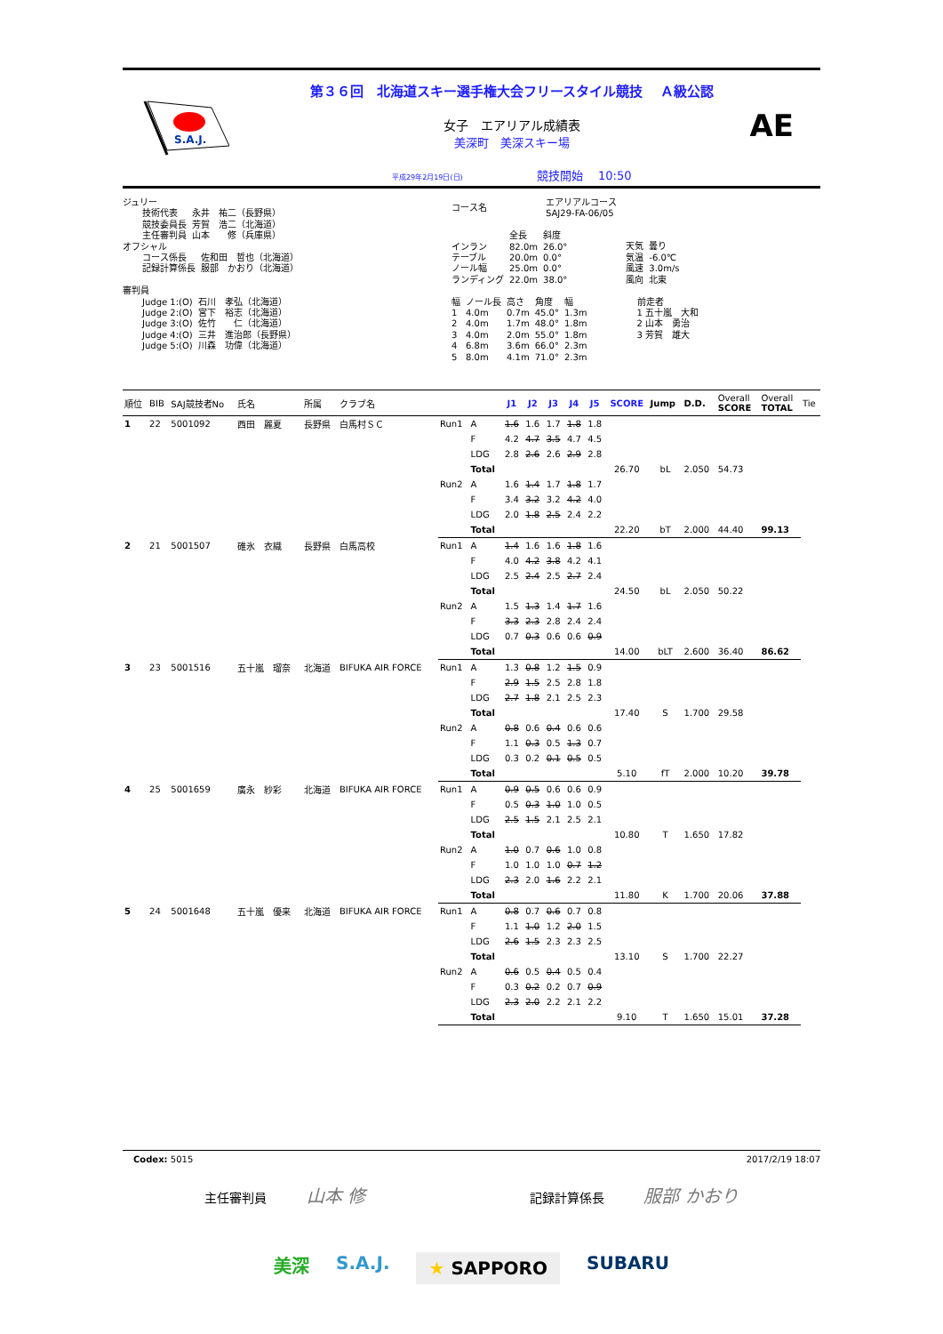S.A.J.
第３６回　北海道スキー選手権大会フリースタイル競技　 Ａ級公認
女子　エアリアル成績表
美深町　美深スキー場
平成29年2月19日(日) 競技開始　 10:50
AE
ジュリー
| 技術代表 | 永井 祐二（長野県） |
| 競技委員長 | 芳賀 浩二（北海道） |
| 主任審判員 | 山本 修（兵庫県） |
オフシャル
| コース係長 | 佐和田 哲也（北海道） |
| 記録計算係長 | 服部 かおり（北海道） |
審判員
| Judge 1:(O) | 石川 孝弘（北海道） |
| Judge 2:(O) | 宮下 裕志（北海道） |
| Judge 3:(O) | 佐竹 仁（北海道） |
| Judge 4:(O) | 三井 進治郎（長野県） |
| Judge 5:(O) | 川森 功偉（北海道） |
| コース名 | エアリアルコース SAJ29-FA-06/05 |
| | 全長 | 斜度 |
| インラン | 82.0m | 26.0° |
| テーブル | 20.0m | 0.0° |
| ノール幅 | 25.0m | 0.0° |
| ランディング | 22.0m | 38.0° |
| 天気 | 曇り |
| 気温 | -6.0℃ |
| 風速 | 3.0m/s |
| 風向 | 北東 |
| 幅 | ノール長 | 高さ | 角度 | 幅 |
| 1 | 4.0m | 0.7m | 45.0° | 1.3m |
| 2 | 4.0m | 1.7m | 48.0° | 1.8m |
| 3 | 4.0m | 2.0m | 55.0° | 1.8m |
| 4 | 6.8m | 3.6m | 66.0° | 2.3m |
| 5 | 8.0m | 4.1m | 71.0° | 2.3m |
前走者
1 五十嵐　大和
2 山本　勇治
3 芳賀　雄大
| 順位 | BIB | SAJ競技者No | 氏名 | 所属 | クラブ名 | | | J1 | J2 | J3 | J4 | J5 | SCORE | Jump | D.D. | Overall SCORE | Overall TOTAL | Tie |
| --- | --- | --- | --- | --- | --- | --- | --- | --- | --- | --- | --- | --- | --- | --- | --- | --- | --- | --- |
| 1 | 22 | 5001092 | 西田 麗夏 | 長野県 | 白馬村ＳＣ | Run1 | A | 1.6 | 1.6 | 1.7 | 1.8 | 1.8 | | | | | | |
| | | | | | | | F | 4.2 | 4.7 | 3.5 | 4.7 | 4.5 | | | | | | |
| | | | | | | | LDG | 2.8 | 2.6 | 2.6 | 2.9 | 2.8 | | | | | | |
| | | | | | | | Total | | | | | | 26.70 | bL | 2.050 | 54.73 | | |
| | | | | | | Run2 | A | 1.6 | 1.4 | 1.7 | 1.8 | 1.7 | | | | | | |
| | | | | | | | F | 3.4 | 3.2 | 3.2 | 4.2 | 4.0 | | | | | | |
| | | | | | | | LDG | 2.0 | 1.8 | 2.5 | 2.4 | 2.2 | | | | | | |
| | | | | | | | Total | | | | | | 22.20 | bT | 2.000 | 44.40 | 99.13 | |
| 2 | 21 | 5001507 | 碓氷 衣織 | 長野県 | 白馬高校 | Run1 | A | 1.4 | 1.6 | 1.6 | 1.8 | 1.6 | | | | | | |
| | | | | | | | F | 4.0 | 4.2 | 3.8 | 4.2 | 4.1 | | | | | | |
| | | | | | | | LDG | 2.5 | 2.4 | 2.5 | 2.7 | 2.4 | | | | | | |
| | | | | | | | Total | | | | | | 24.50 | bL | 2.050 | 50.22 | | |
| | | | | | | Run2 | A | 1.5 | 1.3 | 1.4 | 1.7 | 1.6 | | | | | | |
| | | | | | | | F | 3.3 | 2.3 | 2.8 | 2.4 | 2.4 | | | | | | |
| | | | | | | | LDG | 0.7 | 0.3 | 0.6 | 0.6 | 0.9 | | | | | | |
| | | | | | | | Total | | | | | | 14.00 | bLT | 2.600 | 36.40 | 86.62 | |
| 3 | 23 | 5001516 | 五十嵐 瑠奈 | 北海道 | BIFUKA AIR FORCE | Run1 | A | 1.3 | 0.8 | 1.2 | 1.5 | 0.9 | | | | | | |
| | | | | | | | F | 2.9 | 1.5 | 2.5 | 2.8 | 1.8 | | | | | | |
| | | | | | | | LDG | 2.7 | 1.8 | 2.1 | 2.5 | 2.3 | | | | | | |
| | | | | | | | Total | | | | | | 17.40 | S | 1.700 | 29.58 | | |
| | | | | | | Run2 | A | 0.8 | 0.6 | 0.4 | 0.6 | 0.6 | | | | | | |
| | | | | | | | F | 1.1 | 0.3 | 0.5 | 1.3 | 0.7 | | | | | | |
| | | | | | | | LDG | 0.3 | 0.2 | 0.1 | 0.5 | 0.5 | | | | | | |
| | | | | | | | Total | | | | | | 5.10 | fT | 2.000 | 10.20 | 39.78 | |
| 4 | 25 | 5001659 | 廣永 紗彩 | 北海道 | BIFUKA AIR FORCE | Run1 | A | 0.9 | 0.5 | 0.6 | 0.6 | 0.9 | | | | | | |
| | | | | | | | F | 0.5 | 0.3 | 1.0 | 1.0 | 0.5 | | | | | | |
| | | | | | | | LDG | 2.5 | 1.5 | 2.1 | 2.5 | 2.1 | | | | | | |
| | | | | | | | Total | | | | | | 10.80 | T | 1.650 | 17.82 | | |
| | | | | | | Run2 | A | 1.0 | 0.7 | 0.6 | 1.0 | 0.8 | | | | | | |
| | | | | | | | F | 1.0 | 1.0 | 1.0 | 0.7 | 1.2 | | | | | | |
| | | | | | | | LDG | 2.3 | 2.0 | 1.6 | 2.2 | 2.1 | | | | | | |
| | | | | | | | Total | | | | | | 11.80 | K | 1.700 | 20.06 | 37.88 | |
| 5 | 24 | 5001648 | 五十嵐 優来 | 北海道 | BIFUKA AIR FORCE | Run1 | A | 0.8 | 0.7 | 0.6 | 0.7 | 0.8 | | | | | | |
| | | | | | | | F | 1.1 | 1.0 | 1.2 | 2.0 | 1.5 | | | | | | |
| | | | | | | | LDG | 2.6 | 1.5 | 2.3 | 2.3 | 2.5 | | | | | | |
| | | | | | | | Total | | | | | | 13.10 | S | 1.700 | 22.27 | | |
| | | | | | | Run2 | A | 0.6 | 0.5 | 0.4 | 0.5 | 0.4 | | | | | | |
| | | | | | | | F | 0.3 | 0.2 | 0.2 | 0.7 | 0.9 | | | | | | |
| | | | | | | | LDG | 2.3 | 2.0 | 2.2 | 2.1 | 2.2 | | | | | | |
| | | | | | | | Total | | | | | | 9.10 | T | 1.650 | 15.01 | 37.28 | |
Codex: 5015 2017/2/19 18:07
主任審判員 山本 修 記録計算係長 服部 かおり
美深 S.A.J. ★ SAPPORO SUBARU